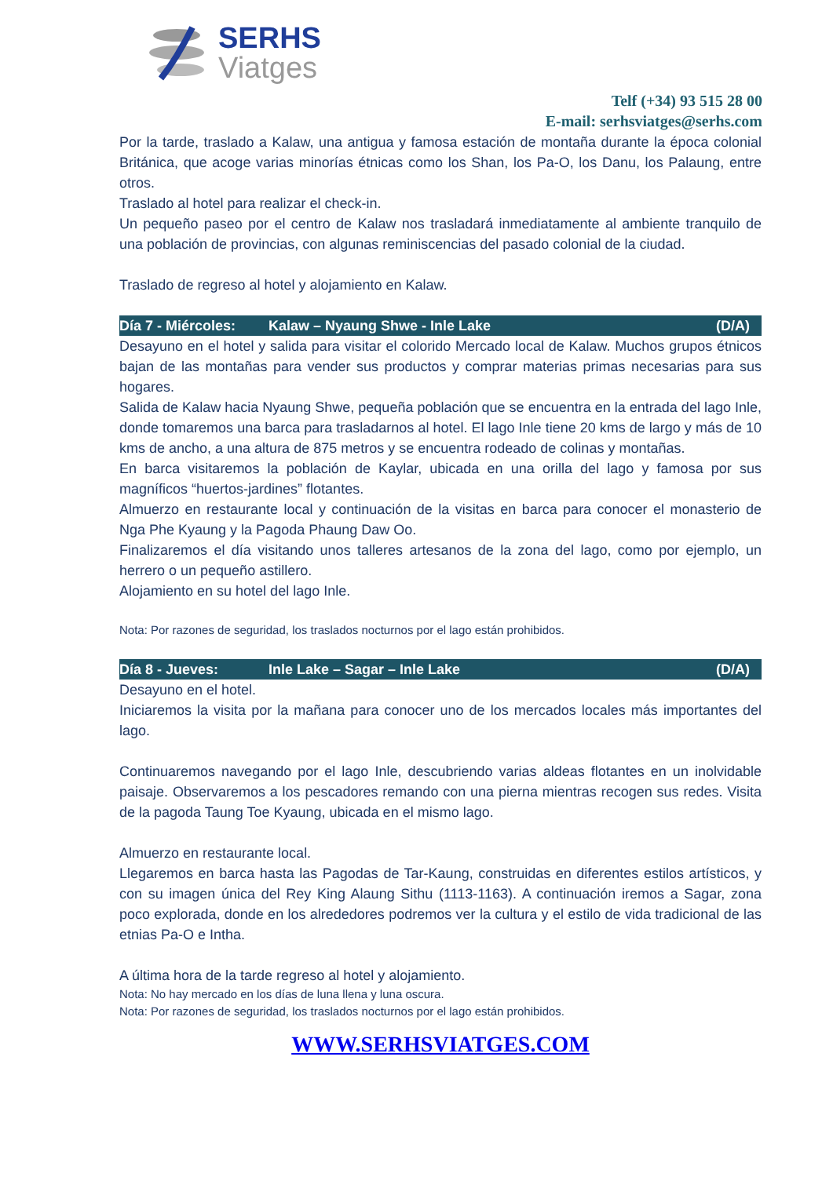SERHS
Viatges
Telf (+34) 93 515 28 00
E-mail: serhsviatges@serhs.com
Por la tarde, traslado a Kalaw, una antigua y famosa estación de montaña durante la época colonial Británica, que acoge varias minorías étnicas como los Shan, los Pa-O, los Danu, los Palaung, entre otros.
Traslado al hotel para realizar el check-in.
Un pequeño paseo por el centro de Kalaw nos trasladará inmediatamente al ambiente tranquilo de una población de provincias, con algunas reminiscencias del pasado colonial de la ciudad.
Traslado de regreso al hotel y alojamiento en Kalaw.
Día 7 - Miércoles: Kalaw – Nyaung Shwe - Inle Lake (D/A)
Desayuno en el hotel y salida para visitar el colorido Mercado local de Kalaw. Muchos grupos étnicos bajan de las montañas para vender sus productos y comprar materias primas necesarias para sus hogares.
Salida de Kalaw hacia Nyaung Shwe, pequeña población que se encuentra en la entrada del lago Inle, donde tomaremos una barca para trasladarnos al hotel. El lago Inle tiene 20 kms de largo y más de 10 kms de ancho, a una altura de 875 metros y se encuentra rodeado de colinas y montañas.
En barca visitaremos la población de Kaylar, ubicada en una orilla del lago y famosa por sus magníficos “huertos-jardines” flotantes.
Almuerzo en restaurante local y continuación de la visitas en barca para conocer el monasterio de Nga Phe Kyaung y la Pagoda Phaung Daw Oo.
Finalizaremos el día visitando unos talleres artesanos de la zona del lago, como por ejemplo, un herrero o un pequeño astillero.
Alojamiento en su hotel del lago Inle.
Nota: Por razones de seguridad, los traslados nocturnos por el lago están prohibidos.
Día 8 - Jueves: Inle Lake – Sagar – Inle Lake (D/A)
Desayuno en el hotel.
Iniciaremos la visita por la mañana para conocer uno de los mercados locales más importantes del lago.
Continuaremos navegando por el lago Inle, descubriendo varias aldeas flotantes en un inolvidable paisaje. Observaremos a los pescadores remando con una pierna mientras recogen sus redes. Visita de la pagoda Taung Toe Kyaung, ubicada en el mismo lago.
Almuerzo en restaurante local.
Llegaremos en barca hasta las Pagodas de Tar-Kaung, construidas en diferentes estilos artísticos, y con su imagen única del Rey King Alaung Sithu (1113-1163). A continuación iremos a Sagar, zona poco explorada, donde en los alrededores podremos ver la cultura y el estilo de vida tradicional de las etnias Pa-O e Intha.
A última hora de la tarde regreso al hotel y alojamiento.
Nota: No hay mercado en los días de luna llena y luna oscura.
Nota: Por razones de seguridad, los traslados nocturnos por el lago están prohibidos.
WWW.SERHSVIATGES.COM